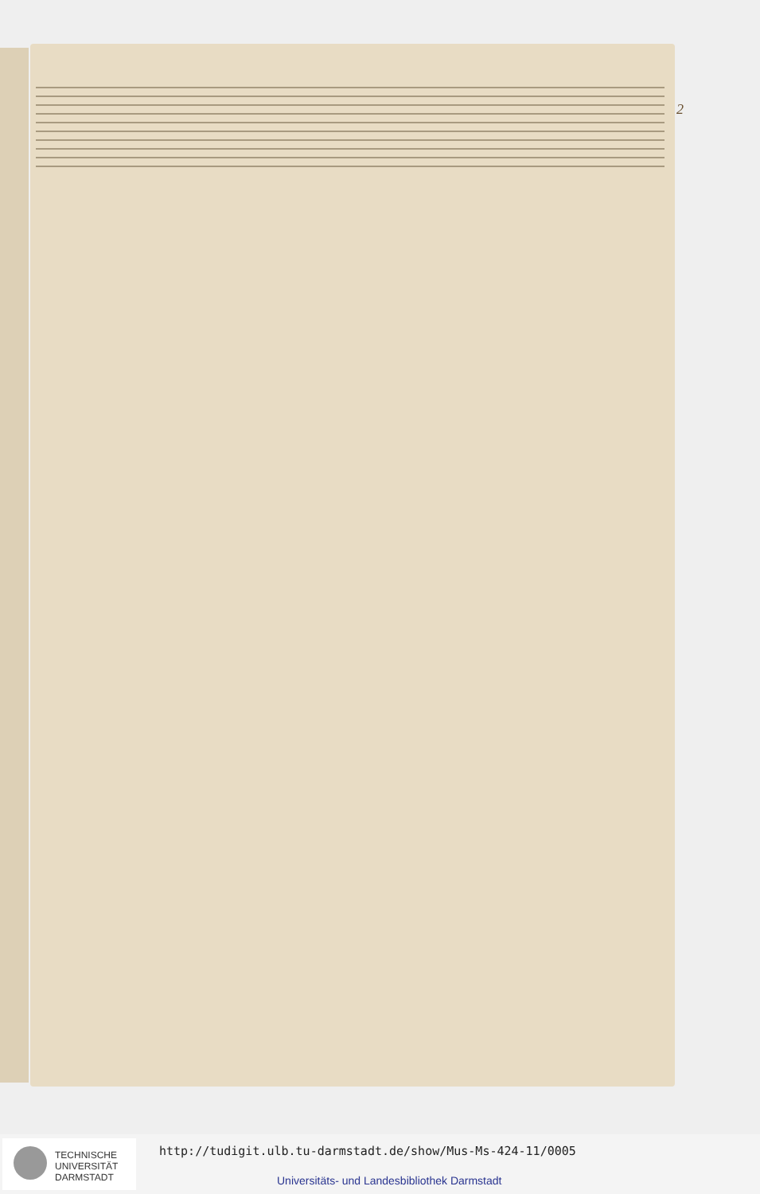2
TECHNISCHE
UNIVERSITÄT
DARMSTADT
http://tudigit.ulb.tu-darmstadt.de/show/Mus-Ms-424-11/0005
Universitäts- und Landesbibliothek Darmstadt